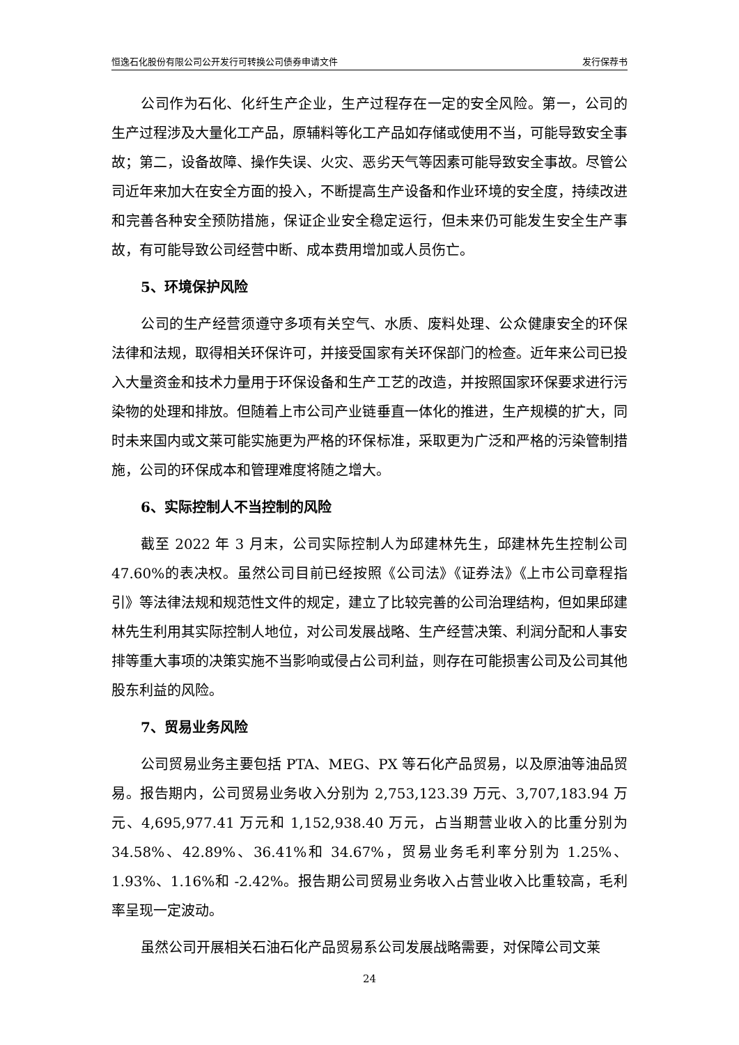恒逸石化股份有限公司公开发行可转换公司债券申请文件 发行保荐书
公司作为石化、化纤生产企业，生产过程存在一定的安全风险。第一，公司的生产过程涉及大量化工产品，原辅料等化工产品如存储或使用不当，可能导致安全事故；第二，设备故障、操作失误、火灾、恶劣天气等因素可能导致安全事故。尽管公司近年来加大在安全方面的投入，不断提高生产设备和作业环境的安全度，持续改进和完善各种安全预防措施，保证企业安全稳定运行，但未来仍可能发生安全生产事故，有可能导致公司经营中断、成本费用增加或人员伤亡。
5、环境保护风险
公司的生产经营须遵守多项有关空气、水质、废料处理、公众健康安全的环保法律和法规，取得相关环保许可，并接受国家有关环保部门的检查。近年来公司已投入大量资金和技术力量用于环保设备和生产工艺的改造，并按照国家环保要求进行污染物的处理和排放。但随着上市公司产业链垂直一体化的推进，生产规模的扩大，同时未来国内或文莱可能实施更为严格的环保标准，采取更为广泛和严格的污染管制措施，公司的环保成本和管理难度将随之增大。
6、实际控制人不当控制的风险
截至 2022 年 3 月末，公司实际控制人为邱建林先生，邱建林先生控制公司 47.60%的表决权。虽然公司目前已经按照《公司法》《证券法》《上市公司章程指引》等法律法规和规范性文件的规定，建立了比较完善的公司治理结构，但如果邱建林先生利用其实际控制人地位，对公司发展战略、生产经营决策、利润分配和人事安排等重大事项的决策实施不当影响或侵占公司利益，则存在可能损害公司及公司其他股东利益的风险。
7、贸易业务风险
公司贸易业务主要包括 PTA、MEG、PX 等石化产品贸易，以及原油等油品贸易。报告期内，公司贸易业务收入分别为 2,753,123.39 万元、3,707,183.94 万元、4,695,977.41 万元和 1,152,938.40 万元，占当期营业收入的比重分别为 34.58%、42.89%、36.41%和 34.67%，贸易业务毛利率分别为 1.25%、1.93%、1.16%和 -2.42%。报告期公司贸易业务收入占营业收入比重较高，毛利率呈现一定波动。
虽然公司开展相关石油石化产品贸易系公司发展战略需要，对保障公司文莱
24